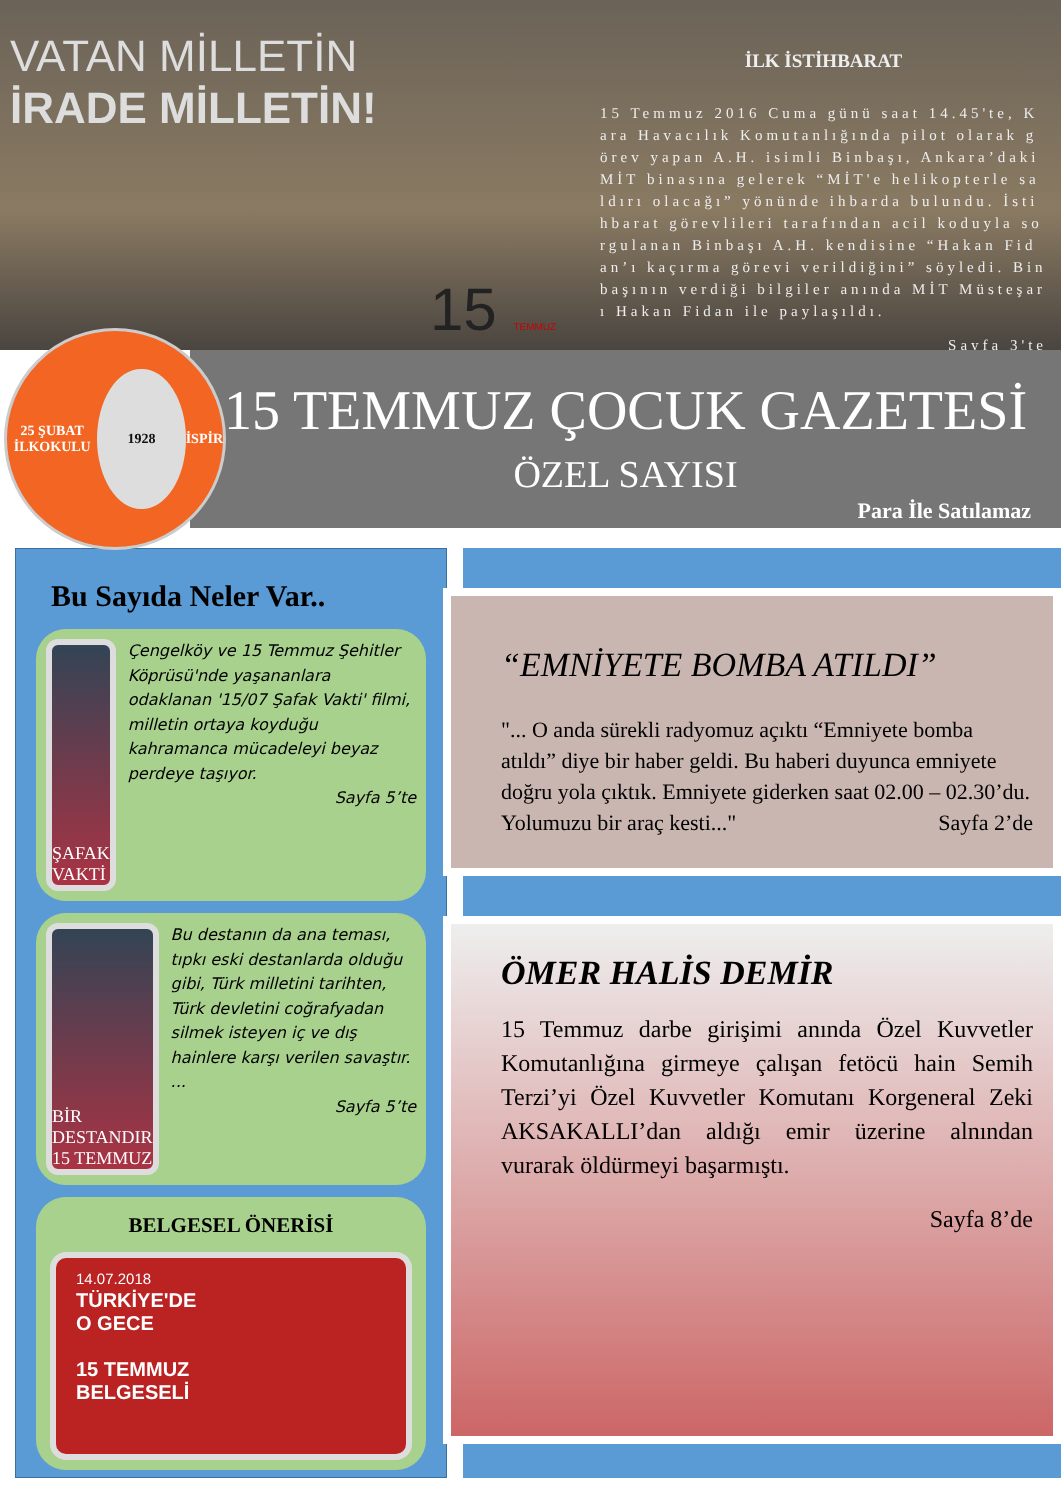VATAN MİLLETİN
İRADE MİLLETİN!
15 TEMMUZ
İLK İSTİHBARAT
15 Temmuz 2016 Cuma günü saat 14.45'te, Kara Havacılık Komutanlığında pilot olarak görev yapan A.H. isimli Binbaşı, Ankara’daki MİT binasına gelerek “MİT'e helikopterle saldırı olacağı” yönünde ihbarda bulundu. İstihbarat görevlileri tarafından acil koduyla sorgulanan Binbaşı A.H. kendisine “Hakan Fidan’ı kaçırma görevi verildiğini” söyledi. Binbaşının verdiği bilgiler anında MİT Müsteşarı Hakan Fidan ile paylaşıldı.
Sayfa 3'te
15 TEMMUZ ÇOCUK GAZETESİ
ÖZEL SAYISI
Para İle Satılamaz
25 ŞUBAT İLKOKULU
1928
İSPİR
Bu Sayıda Neler Var..
ŞAFAK VAKTİ
Çengelköy ve 15 Temmuz Şehitler Köprüsü'nde yaşananlara odaklanan '15/07 Şafak Vakti' filmi, milletin ortaya koyduğu kahramanca mücadeleyi beyaz perdeye taşıyor.
Sayfa 5’te
BİR DESTANDIR 15 TEMMUZ
Bu destanın da ana teması, tıpkı eski destanlarda olduğu gibi, Türk milletini tarihten, Türk devletini coğrafyadan silmek isteyen iç ve dış hainlere karşı verilen savaştır. ...
Sayfa 5’te
BELGESEL ÖNERİSİ
14.07.2018
TÜRKİYE'DE
O GECE
15 TEMMUZ
BELGESELİ
“EMNİYETE BOMBA ATILDI”
"... O anda sürekli radyomuz açıktı “Emniyete bomba atıldı” diye bir haber geldi. Bu haberi duyunca emniyete doğru yola çıktık. Emniyete giderken saat 02.00 – 02.30’du. Yolumuzu bir araç kesti..." Sayfa 2’de
ÖMER HALİS DEMİR
15 Temmuz darbe girişimi anında Özel Kuvvetler Komutanlığına girmeye çalışan fetöcü hain Semih Terzi’yi Özel Kuvvetler Komutanı Korgeneral Zeki AKSAKALLI’dan aldığı emir üzerine alnından vurarak öldürmeyi başarmıştı.
Sayfa 8’de